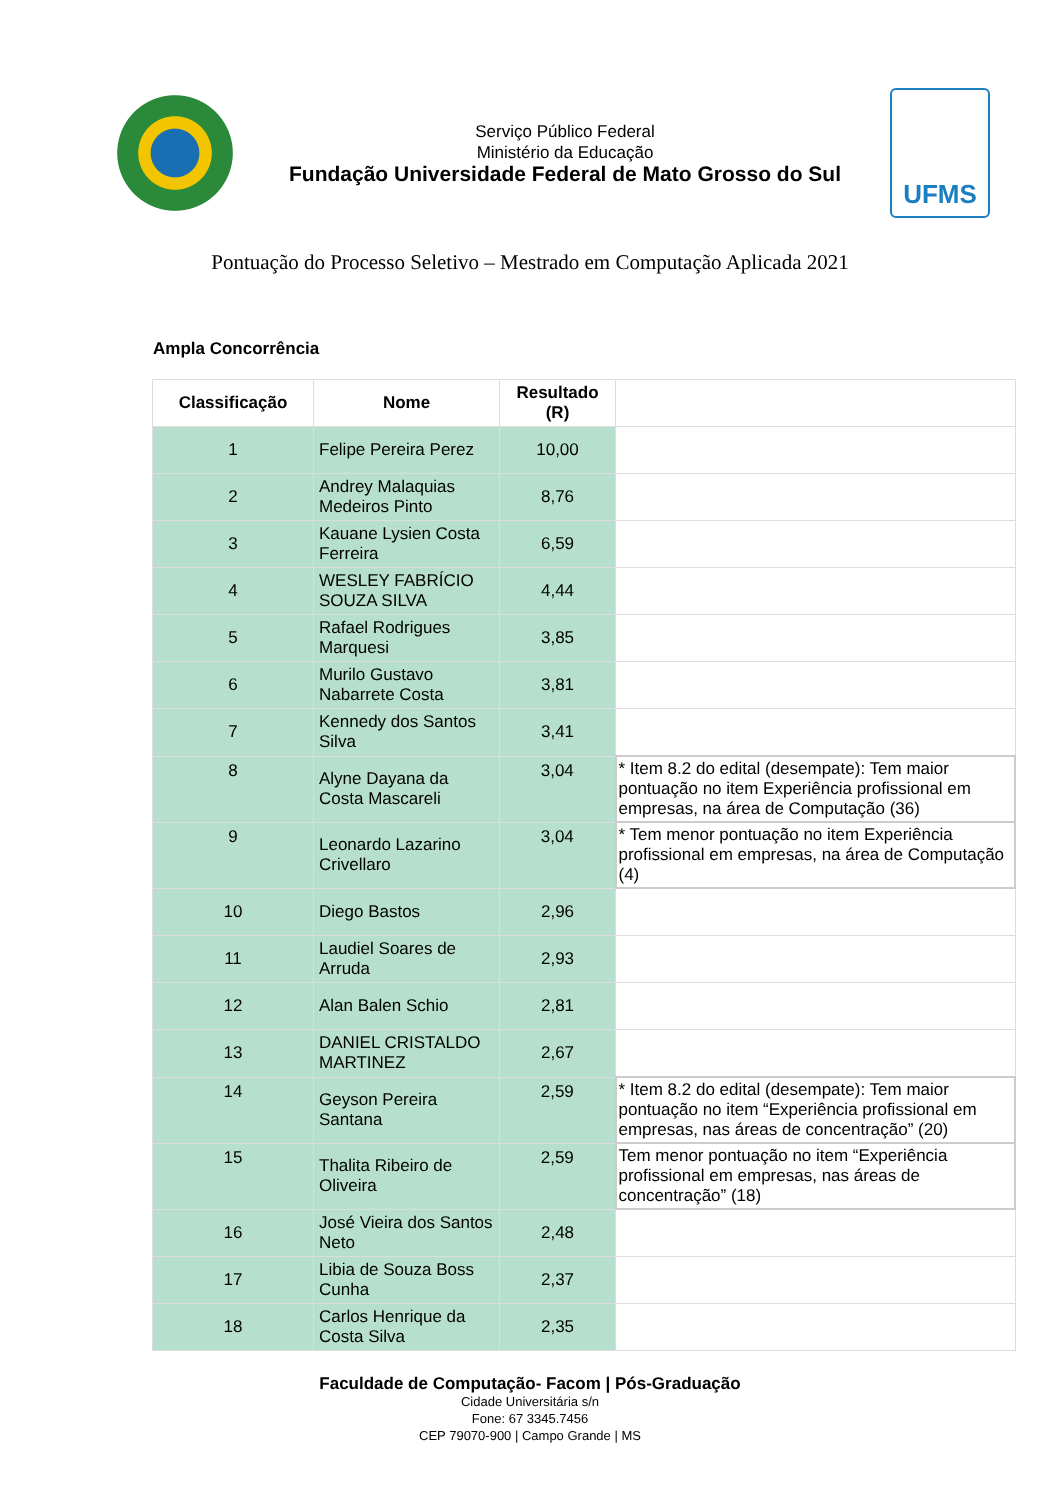Serviço Público Federal
Ministério da Educação
Fundação Universidade Federal de Mato Grosso do Sul
UFMS
Pontuação do Processo Seletivo – Mestrado em Computação Aplicada 2021
Ampla Concorrência
| Classificação | Nome | Resultado (R) | |
| --- | --- | --- | --- |
| 1 | Felipe Pereira Perez | 10,00 | |
| 2 | Andrey Malaquias Medeiros Pinto | 8,76 | |
| 3 | Kauane Lysien Costa Ferreira | 6,59 | |
| 4 | WESLEY FABRÍCIO SOUZA SILVA | 4,44 | |
| 5 | Rafael Rodrigues Marquesi | 3,85 | |
| 6 | Murilo Gustavo Nabarrete Costa | 3,81 | |
| 7 | Kennedy dos Santos Silva | 3,41 | |
| 8 | Alyne Dayana da Costa Mascareli | 3,04 | * Item 8.2 do edital (desempate): Tem maior pontuação no item Experiência profissional em empresas, na área de Computação (36) |
| 9 | Leonardo Lazarino Crivellaro | 3,04 | * Tem menor pontuação no item Experiência profissional em empresas, na área de Computação (4) |
| 10 | Diego Bastos | 2,96 | |
| 11 | Laudiel Soares de Arruda | 2,93 | |
| 12 | Alan Balen Schio | 2,81 | |
| 13 | DANIEL CRISTALDO MARTINEZ | 2,67 | |
| 14 | Geyson Pereira Santana | 2,59 | * Item 8.2 do edital (desempate): Tem maior pontuação no item “Experiência profissional em empresas, nas áreas de concentração” (20) |
| 15 | Thalita Ribeiro de Oliveira | 2,59 | Tem menor pontuação no item “Experiência profissional em empresas, nas áreas de concentração” (18) |
| 16 | José Vieira dos Santos Neto | 2,48 | |
| 17 | Libia de Souza Boss Cunha | 2,37 | |
| 18 | Carlos Henrique da Costa Silva | 2,35 | |
Faculdade de Computação- Facom | Pós-Graduação
Cidade Universitária s/n
Fone: 67 3345.7456
CEP 79070-900 | Campo Grande | MS